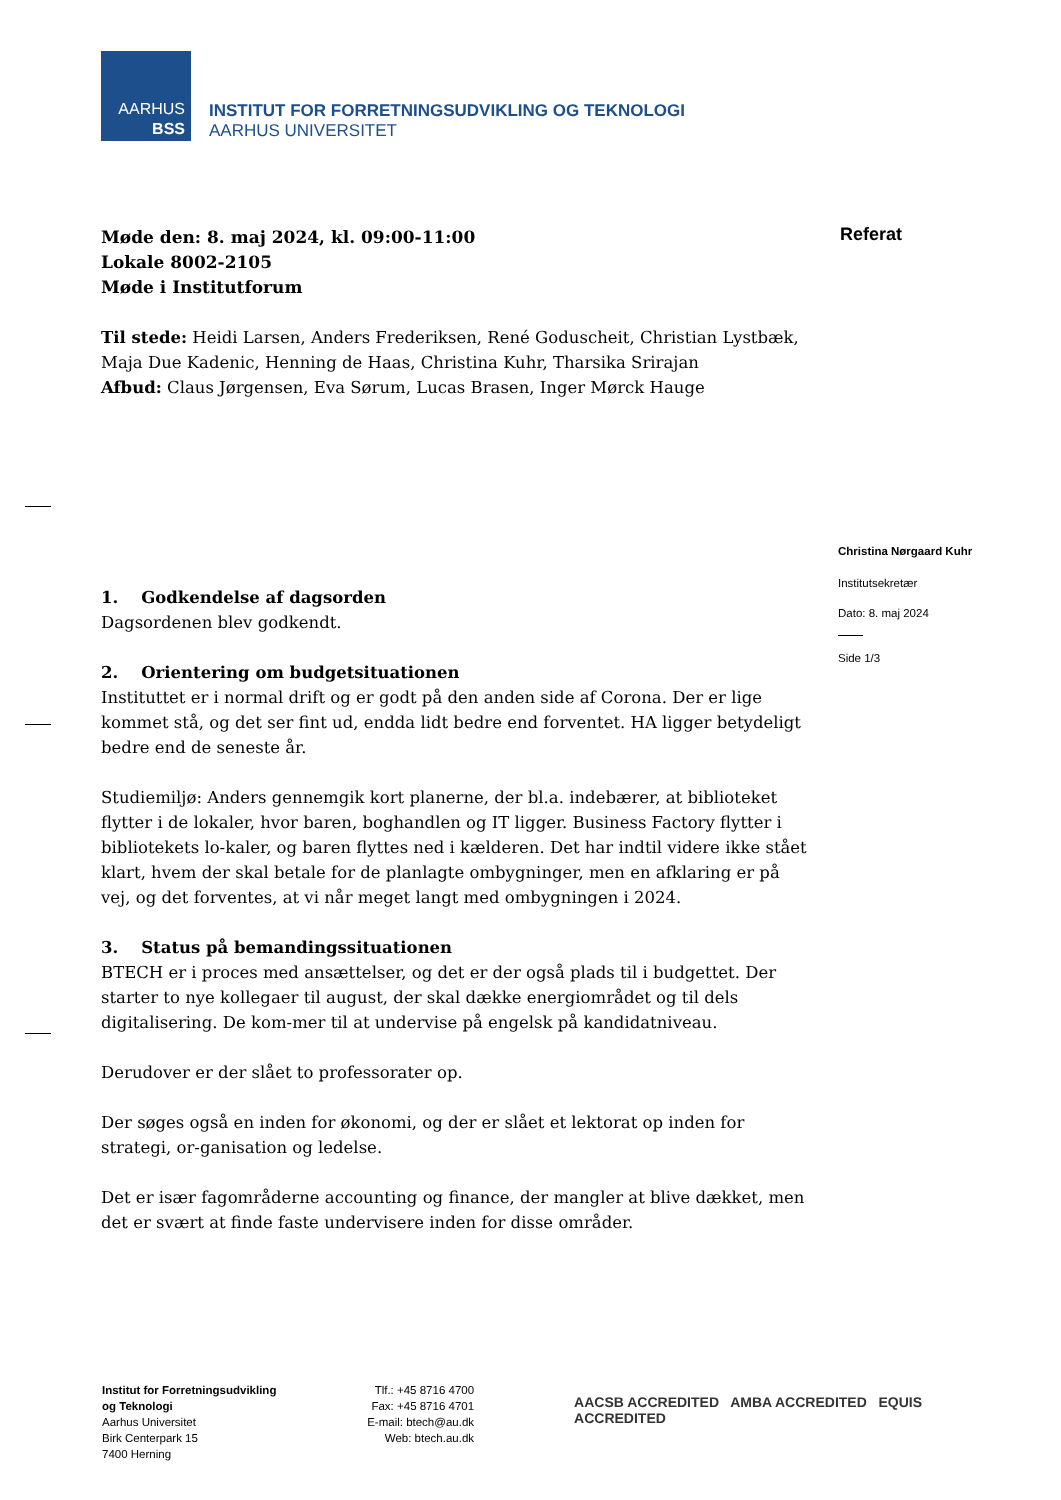AARHUS
BSS
INSTITUT FOR FORRETNINGSUDVIKLING OG TEKNOLOGI
AARHUS UNIVERSITET
Referat
Christina Nørgaard Kuhr
Institutsekretær
Dato: 8. maj 2024
Side 1/3
Møde den: 8. maj 2024, kl. 09:00-11:00
Lokale 8002-2105
Møde i Institutforum
Til stede: Heidi Larsen, Anders Frederiksen, René Goduscheit, Christian Lystbæk, Maja Due Kadenic, Henning de Haas, Christina Kuhr, Tharsika Srirajan
Afbud: Claus Jørgensen, Eva Sørum, Lucas Brasen, Inger Mørck Hauge
1. Godkendelse af dagsorden
Dagsordenen blev godkendt.
2. Orientering om budgetsituationen
Instituttet er i normal drift og er godt på den anden side af Corona. Der er lige kommet stå, og det ser fint ud, endda lidt bedre end forventet. HA ligger betydeligt bedre end de seneste år.
Studiemiljø: Anders gennemgik kort planerne, der bl.a. indebærer, at biblioteket flytter i de lokaler, hvor baren, boghandlen og IT ligger. Business Factory flytter i bibliotekets lo-kaler, og baren flyttes ned i kælderen. Det har indtil videre ikke stået klart, hvem der skal betale for de planlagte ombygninger, men en afklaring er på vej, og det forventes, at vi når meget langt med ombygningen i 2024.
3. Status på bemandingssituationen
BTECH er i proces med ansættelser, og det er der også plads til i budgettet. Der starter to nye kollegaer til august, der skal dække energiområdet og til dels digitalisering. De kom-mer til at undervise på engelsk på kandidatniveau.
Derudover er der slået to professorater op.
Der søges også en inden for økonomi, og der er slået et lektorat op inden for strategi, or-ganisation og ledelse.
Det er især fagområderne accounting og finance, der mangler at blive dækket, men det er svært at finde faste undervisere inden for disse områder.
Institut for Forretningsudvikling
og Teknologi
Aarhus Universitet
Birk Centerpark 15
7400 Herning
Tlf.: +45 8716 4700
Fax: +45 8716 4701
E-mail: btech@au.dk
Web: btech.au.dk
AACSB ACCREDITED AMBA ACCREDITED EQUIS ACCREDITED